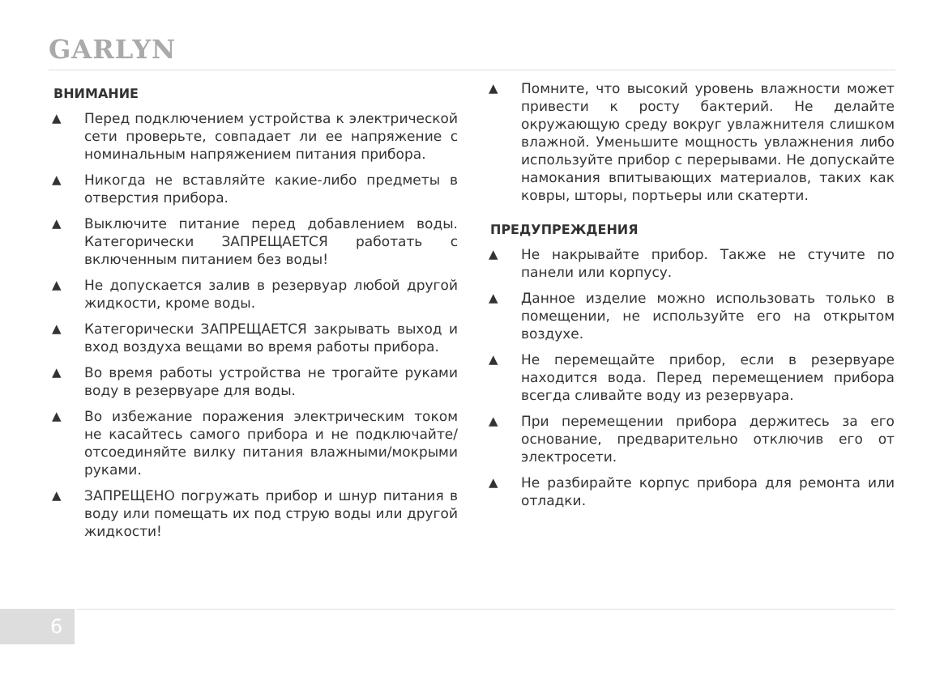GARLYN
ВНИМАНИЕ
▲ Перед подключением устройства к электрической сети проверьте, совпадает ли ее напряжение с номинальным напряжением питания прибора.
▲ Никогда не вставляйте какие-либо предметы в отверстия прибора.
▲ Выключите питание перед добавлением воды. Категорически ЗАПРЕЩАЕТСЯ работать с включенным питанием без воды!
▲ Не допускается залив в резервуар любой другой жидкости, кроме воды.
▲ Категорически ЗАПРЕЩАЕТСЯ закрывать выход и вход воздуха вещами во время работы прибора.
▲ Во время работы устройства не трогайте руками воду в резервуаре для воды.
▲ Во избежание поражения электрическим током не касайтесь самого прибора и не подключайте/отсоединяйте вилку питания влажными/мокрыми руками.
▲ ЗАПРЕЩЕНО погружать прибор и шнур питания в воду или помещать их под струю воды или другой жидкости!
▲ Помните, что высокий уровень влажности может привести к росту бактерий. Не делайте окружающую среду вокруг увлажнителя слишком влажной. Уменьшите мощность увлажнения либо используйте прибор с перерывами. Не допускайте намокания впитывающих материалов, таких как ковры, шторы, портьеры или скатерти.
ПРЕДУПРЕЖДЕНИЯ
▲ Не накрывайте прибор. Также не стучите по панели или корпусу.
▲ Данное изделие можно использовать только в помещении, не используйте его на открытом воздухе.
▲ Не перемещайте прибор, если в резервуаре находится вода. Перед перемещением прибора всегда сливайте воду из резервуара.
▲ При перемещении прибора держитесь за его основание, предварительно отключив его от электросети.
▲ Не разбирайте корпус прибора для ремонта или отладки.
6